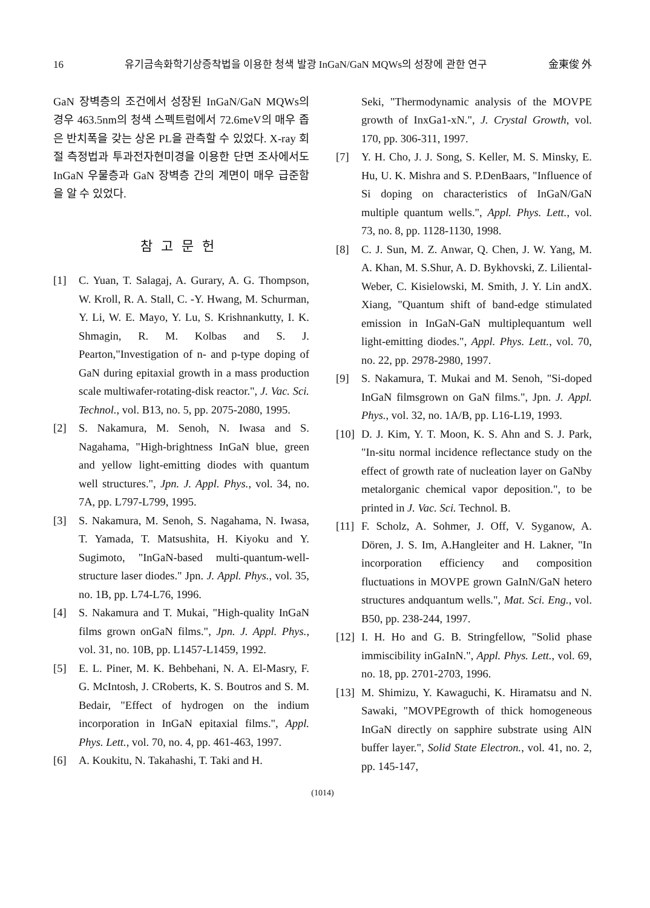16 유기금속화학기상증착법을 이용한 청색 발광 InGaN/GaN MQWs의 성장에 관한 연구 金東俊 外
GaN 장벽층의 조건에서 성장된 InGaN/GaN MQWs의 경우 463.5nm의 청색 스펙트럼에서 72.6meV의 매우 좁은 반치폭을 갖는 상온 PL을 관측할 수 있었다. X-ray 회절 측정법과 투과전자현미경을 이용한 단면 조사에서도 InGaN 우물층과 GaN 장벽층 간의 계면이 매우 급준함을 알 수 있었다.
참고문헌
[1] C. Yuan, T. Salagaj, A. Gurary, A. G. Thompson, W. Kroll, R. A. Stall, C. -Y. Hwang, M. Schurman, Y. Li, W. E. Mayo, Y. Lu, S. Krishnankutty, I. K. Shmagin, R. M. Kolbas and S. J. Pearton,"Investigation of n- and p-type doping of GaN during epitaxial growth in a mass production scale multiwafer-rotating-disk reactor.", J. Vac. Sci. Technol., vol. B13, no. 5, pp. 2075-2080, 1995.
[2] S. Nakamura, M. Senoh, N. Iwasa and S. Nagahama, "High-brightness InGaN blue, green and yellow light-emitting diodes with quantum well structures.", Jpn. J. Appl. Phys., vol. 34, no. 7A, pp. L797-L799, 1995.
[3] S. Nakamura, M. Senoh, S. Nagahama, N. Iwasa, T. Yamada, T. Matsushita, H. Kiyoku and Y. Sugimoto, "InGaN-based multi-quantum-well-structure laser diodes." Jpn. J. Appl. Phys., vol. 35, no. 1B, pp. L74-L76, 1996.
[4] S. Nakamura and T. Mukai, "High-quality InGaN films grown onGaN films.", Jpn. J. Appl. Phys., vol. 31, no. 10B, pp. L1457-L1459, 1992.
[5] E. L. Piner, M. K. Behbehani, N. A. El-Masry, F. G. McIntosh, J. CRoberts, K. S. Boutros and S. M. Bedair, "Effect of hydrogen on the indium incorporation in InGaN epitaxial films.", Appl. Phys. Lett., vol. 70, no. 4, pp. 461-463, 1997.
[6] A. Koukitu, N. Takahashi, T. Taki and H.
Seki, "Thermodynamic analysis of the MOVPE growth of InxGa1-xN.", J. Crystal Growth, vol. 170, pp. 306-311, 1997.
[7] Y. H. Cho, J. J. Song, S. Keller, M. S. Minsky, E. Hu, U. K. Mishra and S. P.DenBaars, "Influence of Si doping on characteristics of InGaN/GaN multiple quantum wells.", Appl. Phys. Lett., vol. 73, no. 8, pp. 1128-1130, 1998.
[8] C. J. Sun, M. Z. Anwar, Q. Chen, J. W. Yang, M. A. Khan, M. S.Shur, A. D. Bykhovski, Z. Liliental-Weber, C. Kisielowski, M. Smith, J. Y. Lin andX. Xiang, "Quantum shift of band-edge stimulated emission in InGaN-GaN multiplequantum well light-emitting diodes.", Appl. Phys. Lett., vol. 70, no. 22, pp. 2978-2980, 1997.
[9] S. Nakamura, T. Mukai and M. Senoh, "Si-doped InGaN filmsgrown on GaN films.", Jpn. J. Appl. Phys., vol. 32, no. 1A/B, pp. L16-L19, 1993.
[10] D. J. Kim, Y. T. Moon, K. S. Ahn and S. J. Park, "In-situ normal incidence reflectance study on the effect of growth rate of nucleation layer on GaNby metalorganic chemical vapor deposition.", to be printed in J. Vac. Sci. Technol. B.
[11] F. Scholz, A. Sohmer, J. Off, V. Syganow, A. Dören, J. S. Im, A.Hangleiter and H. Lakner, "In incorporation efficiency and composition fluctuations in MOVPE grown GaInN/GaN hetero structures andquantum wells.", Mat. Sci. Eng., vol. B50, pp. 238-244, 1997.
[12] I. H. Ho and G. B. Stringfellow, "Solid phase immiscibility inGaInN.", Appl. Phys. Lett., vol. 69, no. 18, pp. 2701-2703, 1996.
[13] M. Shimizu, Y. Kawaguchi, K. Hiramatsu and N. Sawaki, "MOVPEgrowth of thick homogeneous InGaN directly on sapphire substrate using AlN buffer layer.", Solid State Electron., vol. 41, no. 2, pp. 145-147,
(1014)